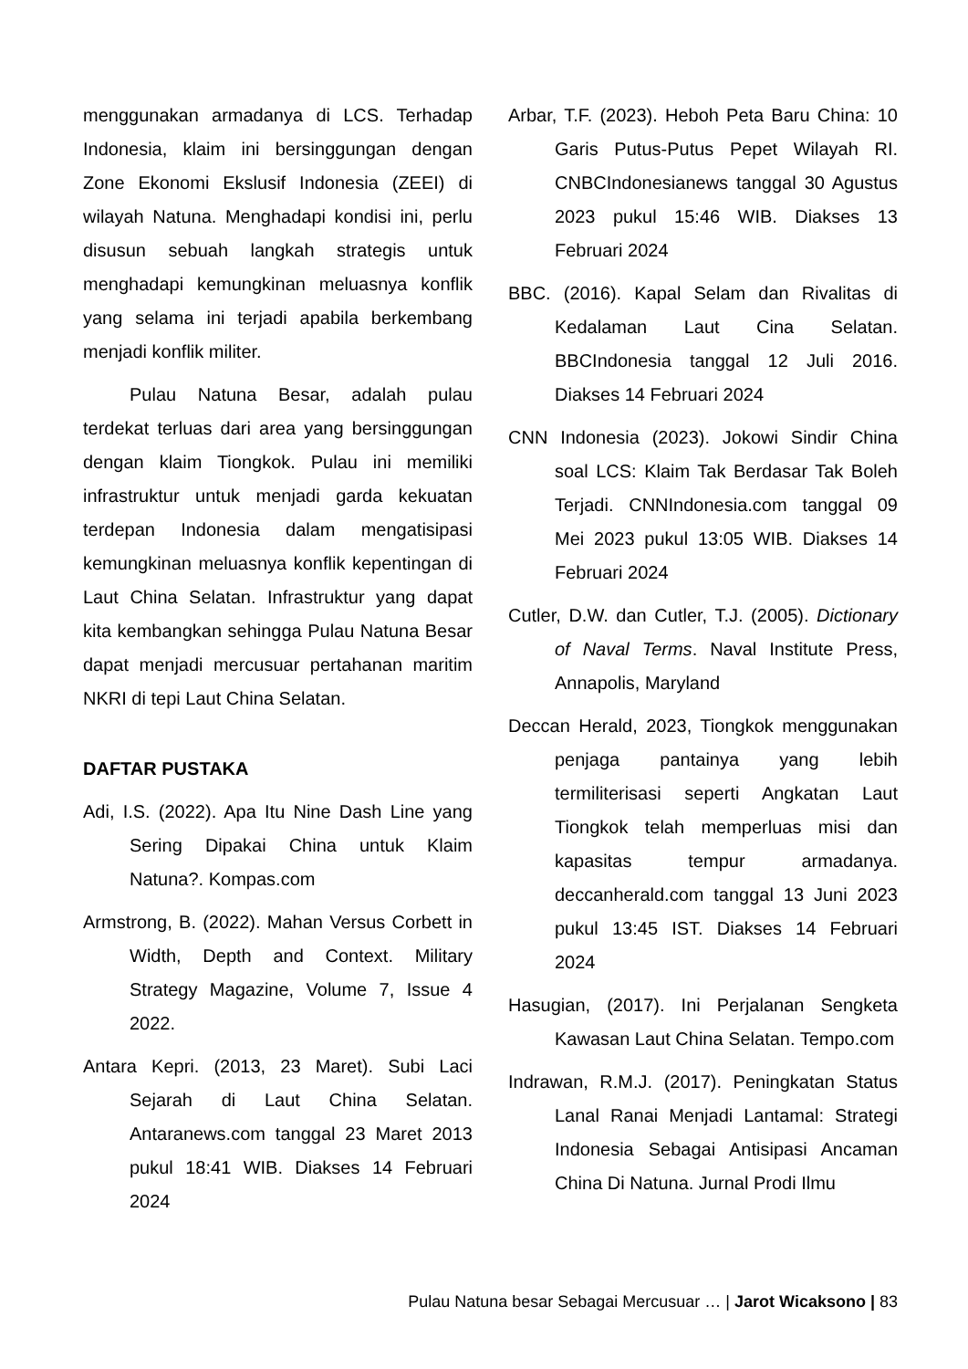menggunakan armadanya di LCS. Terhadap Indonesia, klaim ini bersinggungan dengan Zone Ekonomi Ekslusif Indonesia (ZEEI) di wilayah Natuna. Menghadapi kondisi ini, perlu disusun sebuah langkah strategis untuk menghadapi kemungkinan meluasnya konflik yang selama ini terjadi apabila berkembang menjadi konflik militer.
Pulau Natuna Besar, adalah pulau terdekat terluas dari area yang bersinggungan dengan klaim Tiongkok. Pulau ini memiliki infrastruktur untuk menjadi garda kekuatan terdepan Indonesia dalam mengatisipasi kemungkinan meluasnya konflik kepentingan di Laut China Selatan. Infrastruktur yang dapat kita kembangkan sehingga Pulau Natuna Besar dapat menjadi mercusuar pertahanan maritim NKRI di tepi Laut China Selatan.
DAFTAR PUSTAKA
Adi, I.S. (2022). Apa Itu Nine Dash Line yang Sering Dipakai China untuk Klaim Natuna?. Kompas.com
Armstrong, B. (2022). Mahan Versus Corbett in Width, Depth and Context. Military Strategy Magazine, Volume 7, Issue 4 2022.
Antara Kepri. (2013, 23 Maret). Subi Laci Sejarah di Laut China Selatan. Antaranews.com tanggal 23 Maret 2013 pukul 18:41 WIB. Diakses 14 Februari 2024
Arbar, T.F. (2023). Heboh Peta Baru China: 10 Garis Putus-Putus Pepet Wilayah RI. CNBCIndonesianews tanggal 30 Agustus 2023 pukul 15:46 WIB. Diakses 13 Februari 2024
BBC. (2016). Kapal Selam dan Rivalitas di Kedalaman Laut Cina Selatan. BBCIndonesia tanggal 12 Juli 2016. Diakses 14 Februari 2024
CNN Indonesia (2023). Jokowi Sindir China soal LCS: Klaim Tak Berdasar Tak Boleh Terjadi. CNNIndonesia.com tanggal 09 Mei 2023 pukul 13:05 WIB. Diakses 14 Februari 2024
Cutler, D.W. dan Cutler, T.J. (2005). Dictionary of Naval Terms. Naval Institute Press, Annapolis, Maryland
Deccan Herald, 2023, Tiongkok menggunakan penjaga pantainya yang lebih termiliterisasi seperti Angkatan Laut Tiongkok telah memperluas misi dan kapasitas tempur armadanya. deccanherald.com tanggal 13 Juni 2023 pukul 13:45 IST. Diakses 14 Februari 2024
Hasugian, (2017). Ini Perjalanan Sengketa Kawasan Laut China Selatan. Tempo.com
Indrawan, R.M.J. (2017). Peningkatan Status Lanal Ranai Menjadi Lantamal: Strategi Indonesia Sebagai Antisipasi Ancaman China Di Natuna. Jurnal Prodi Ilmu
Pulau Natuna besar Sebagai Mercusuar … | Jarot Wicaksono | 83